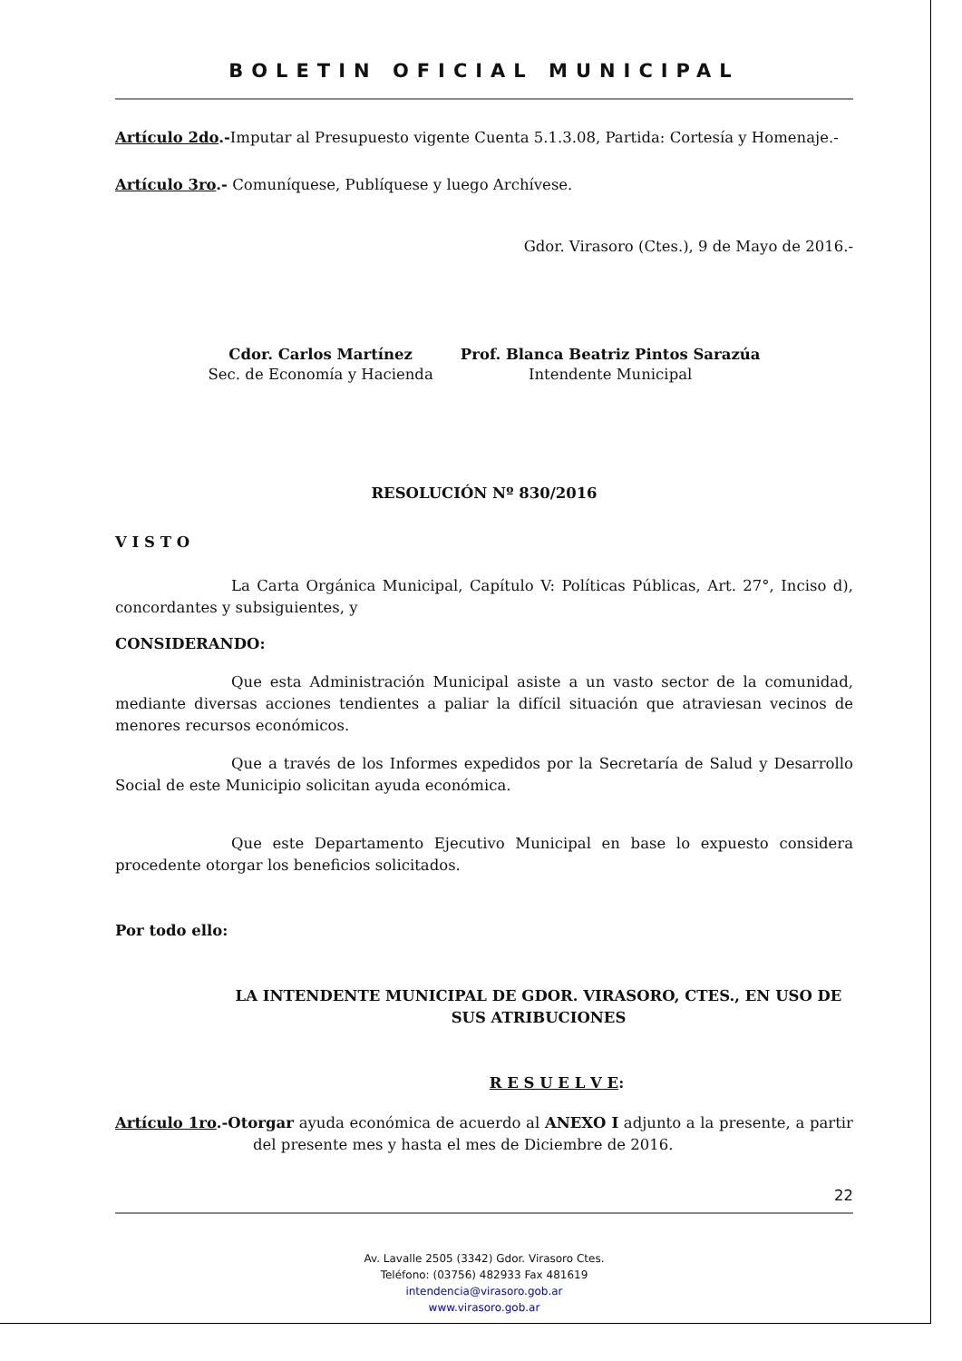BOLETIN OFICIAL MUNICIPAL
Artículo 2do.-Imputar al Presupuesto vigente Cuenta 5.1.3.08, Partida: Cortesía y Homenaje.-
Artículo 3ro.- Comuníquese, Publíquese y luego Archívese.
Gdor. Virasoro (Ctes.), 9 de Mayo de 2016.-
Cdor. Carlos Martínez
Sec. de Economía y Hacienda
Prof. Blanca Beatriz Pintos Sarazúa
Intendente Municipal
RESOLUCIÓN Nº 830/2016
V I S T O
La Carta Orgánica Municipal, Capítulo V: Políticas Públicas, Art. 27°, Inciso d), concordantes y subsiguientes, y
CONSIDERANDO:
Que esta Administración Municipal asiste a un vasto sector de la comunidad, mediante diversas acciones tendientes a paliar la difícil situación que atraviesan vecinos de menores recursos económicos.
Que a través de los Informes expedidos por la Secretaría de Salud y Desarrollo Social de este Municipio solicitan ayuda económica.
Que este Departamento Ejecutivo Municipal en base lo expuesto considera procedente otorgar los beneficios solicitados.
Por todo ello:
LA INTENDENTE MUNICIPAL DE GDOR. VIRASORO, CTES., EN USO DE SUS ATRIBUCIONES
R E S U E L V E:
Artículo 1ro.-Otorgar ayuda económica de acuerdo al ANEXO I adjunto a la presente, a partir del presente mes y hasta el mes de Diciembre de 2016.
22
Av. Lavalle 2505 (3342) Gdor. Virasoro Ctes.
Teléfono: (03756) 482933 Fax 481619
intendencia@virasoro.gob.ar
www.virasoro.gob.ar